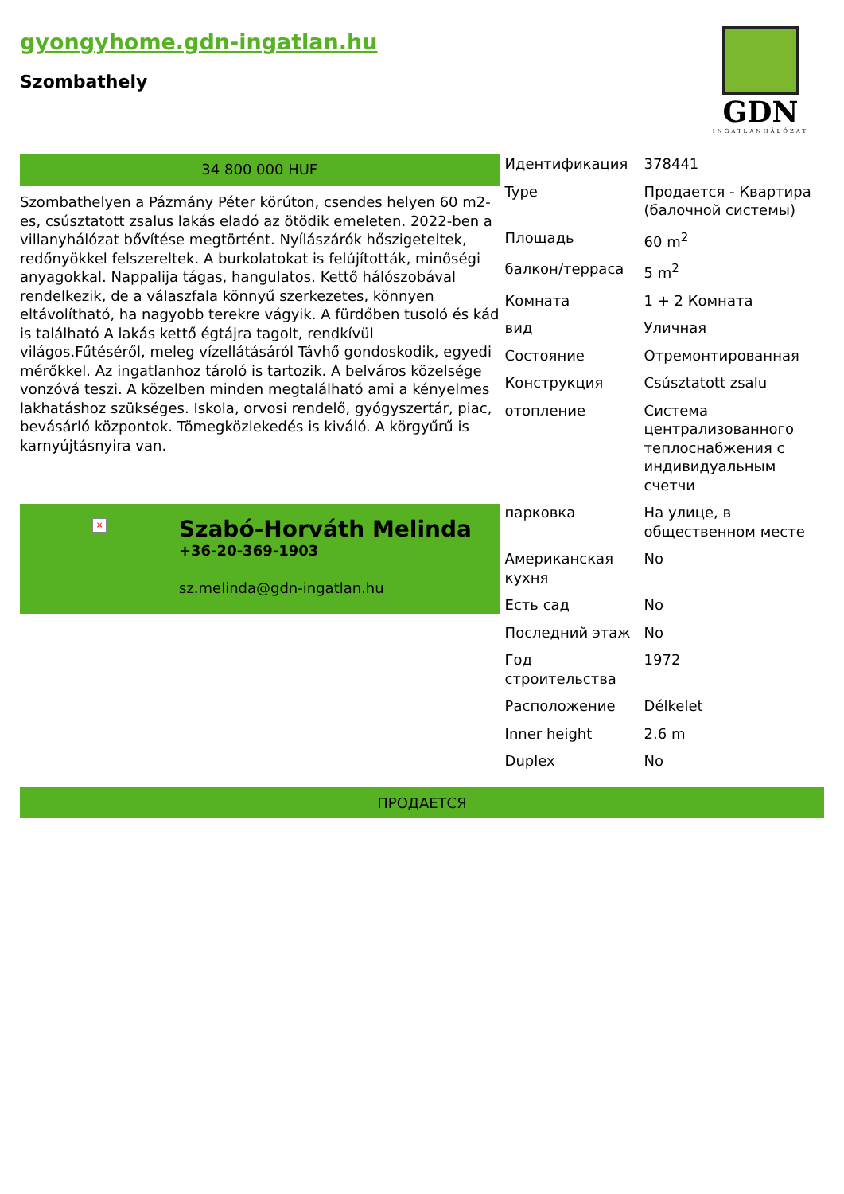gyongyhome.gdn-ingatlan.hu
Szombathely
GDN
INGATLANHÁLÓZAT
34 800 000 HUF
Szombathelyen a Pázmány Péter körúton, csendes helyen 60 m2-es, csúsztatott zsalus lakás eladó az ötödik emeleten. 2022-ben a villanyhálózat bővítése megtörtént. Nyílászárók hőszigeteltek, redőnyökkel felszereltek. A burkolatokat is felújították, minőségi anyagokkal. Nappalija tágas, hangulatos. Kettő hálószobával rendelkezik, de a válaszfala könnyű szerkezetes, könnyen eltávolítható, ha nagyobb terekre vágyik. A fürdőben tusoló és kád is található A lakás kettő égtájra tagolt, rendkívül világos.Fűtéséről, meleg vízellátásáról Távhő gondoskodik, egyedi mérőkkel. Az ingatlanhoz tároló is tartozik. A belváros közelsége vonzóvá teszi. A közelben minden megtalálható ami a kényelmes lakhatáshoz szükséges. Iskola, orvosi rendelő, gyógyszertár, piac, bevásárló központok. Tömegközlekedés is kiváló. A körgyűrű is karnyújtásnyira van.
×
Szabó-Horváth Melinda
+36-20-369-1903
sz.melinda@gdn-ingatlan.hu
| Идентификация | 378441 |
| Type | Продается - Квартира (балочной системы) |
| Площадь | 60 m<sup>2</sup> |
| балкон/терраса | 5 m<sup>2</sup> |
| Комната | 1 + 2 Комната |
| вид | Уличная |
| Состояние | Отремонтированная |
| Конструкция | Csúsztatott zsalu |
| отопление | Система централизованного теплоснабжения с индивидуальным счетчи |
| парковка | На улице, в общественном месте |
| Американская кухня | No |
| Есть сад | No |
| Последний этаж | No |
| Год строительства | 1972 |
| Расположение | Délkelet |
| Inner height | 2.6 m |
| Duplex | No |
ПРОДАЕТСЯ